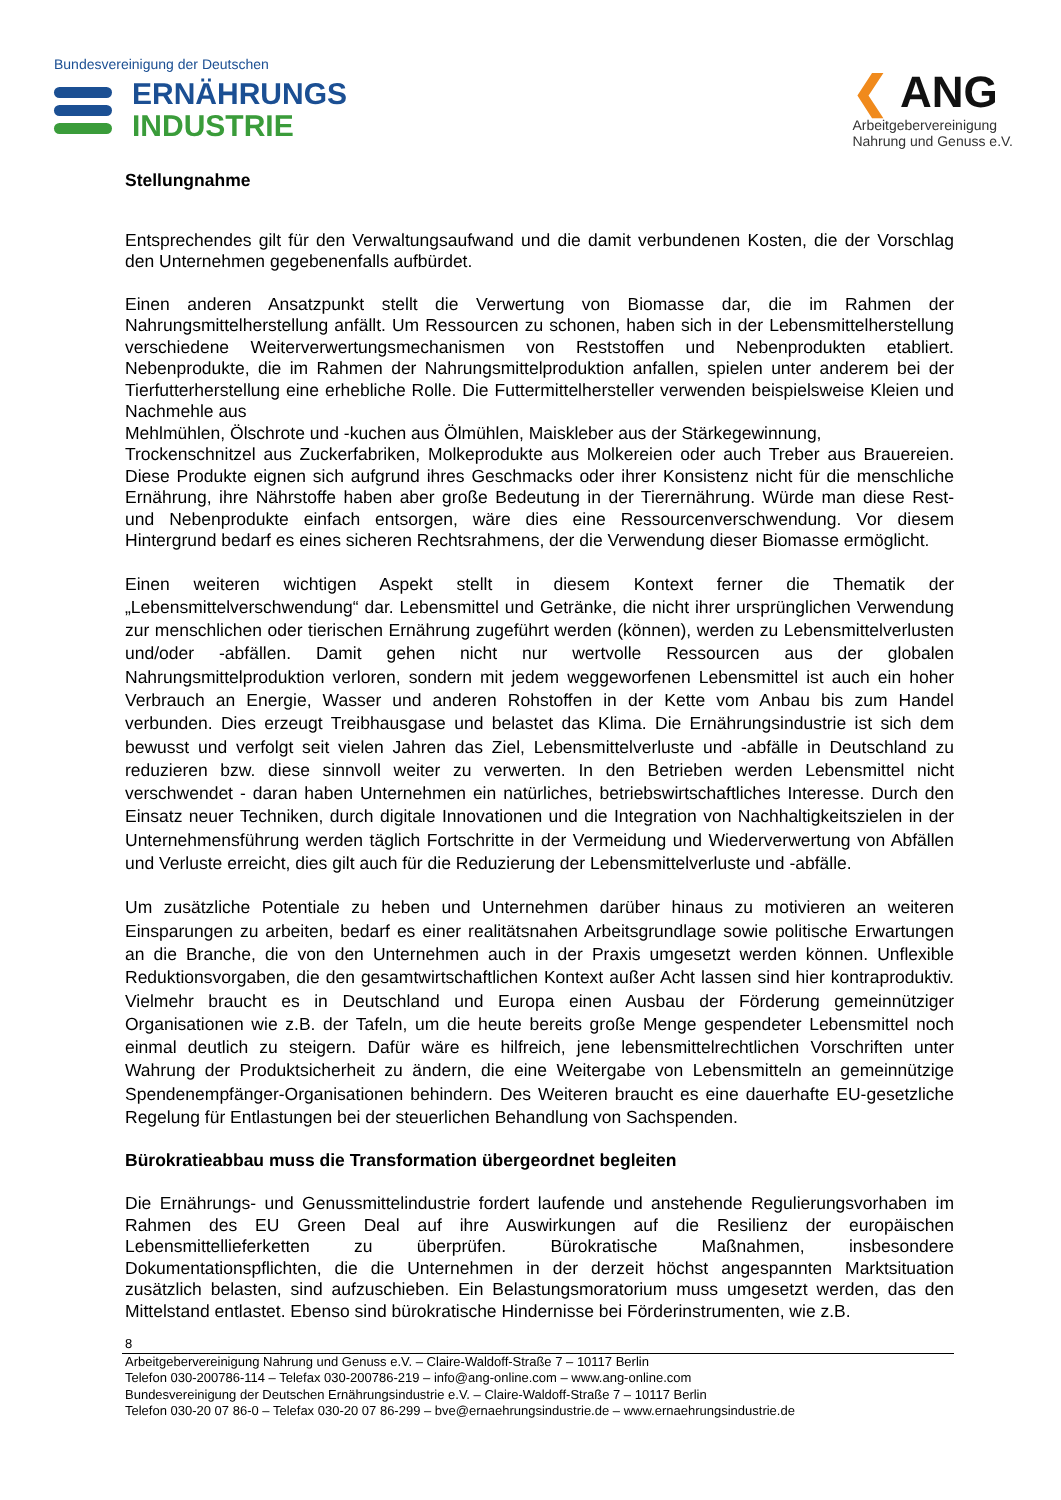Bundesvereinigung der Deutschen
ERNÄHRUNGS
INDUSTRIE
❮ ANG
Arbeitgebervereinigung
Nahrung und Genuss e.V.
Stellungnahme
Entsprechendes gilt für den Verwaltungsaufwand und die damit verbundenen Kosten, die der Vorschlag den Unternehmen gegebenenfalls aufbürdet.
Einen anderen Ansatzpunkt stellt die Verwertung von Biomasse dar, die im Rahmen der Nahrungsmittelherstellung anfällt. Um Ressourcen zu schonen, haben sich in der Lebensmittelherstellung verschiedene Weiterverwertungsmechanismen von Reststoffen und Nebenprodukten etabliert. Nebenprodukte, die im Rahmen der Nahrungsmittelproduktion anfallen, spielen unter anderem bei der Tierfutterherstellung eine erhebliche Rolle. Die Futtermittelhersteller verwenden beispielsweise Kleien und Nachmehle aus
Mehlmühlen, Ölschrote und -kuchen aus Ölmühlen, Maiskleber aus der Stärkegewinnung,
Trockenschnitzel aus Zuckerfabriken, Molkeprodukte aus Molkereien oder auch Treber aus Brauereien. Diese Produkte eignen sich aufgrund ihres Geschmacks oder ihrer Konsistenz nicht für die menschliche Ernährung, ihre Nährstoffe haben aber große Bedeutung in der Tierernährung. Würde man diese Rest- und Nebenprodukte einfach entsorgen, wäre dies eine Ressourcenverschwendung. Vor diesem Hintergrund bedarf es eines sicheren Rechtsrahmens, der die Verwendung dieser Biomasse ermöglicht.
Einen weiteren wichtigen Aspekt stellt in diesem Kontext ferner die Thematik der „Lebensmittelverschwendung“ dar. Lebensmittel und Getränke, die nicht ihrer ursprünglichen Verwendung zur menschlichen oder tierischen Ernährung zugeführt werden (können), werden zu Lebensmittelverlusten und/oder -abfällen. Damit gehen nicht nur wertvolle Ressourcen aus der globalen Nahrungsmittelproduktion verloren, sondern mit jedem weggeworfenen Lebensmittel ist auch ein hoher Verbrauch an Energie, Wasser und anderen Rohstoffen in der Kette vom Anbau bis zum Handel verbunden. Dies erzeugt Treibhausgase und belastet das Klima. Die Ernährungsindustrie ist sich dem bewusst und verfolgt seit vielen Jahren das Ziel, Lebensmittelverluste und -abfälle in Deutschland zu reduzieren bzw. diese sinnvoll weiter zu verwerten. In den Betrieben werden Lebensmittel nicht verschwendet - daran haben Unternehmen ein natürliches, betriebswirtschaftliches Interesse. Durch den Einsatz neuer Techniken, durch digitale Innovationen und die Integration von Nachhaltigkeitszielen in der Unternehmensführung werden täglich Fortschritte in der Vermeidung und Wiederverwertung von Abfällen und Verluste erreicht, dies gilt auch für die Reduzierung der Lebensmittelverluste und -abfälle.
Um zusätzliche Potentiale zu heben und Unternehmen darüber hinaus zu motivieren an weiteren Einsparungen zu arbeiten, bedarf es einer realitätsnahen Arbeitsgrundlage sowie politische Erwartungen an die Branche, die von den Unternehmen auch in der Praxis umgesetzt werden können. Unflexible Reduktionsvorgaben, die den gesamtwirtschaftlichen Kontext außer Acht lassen sind hier kontraproduktiv. Vielmehr braucht es in Deutschland und Europa einen Ausbau der Förderung gemeinnütziger Organisationen wie z.B. der Tafeln, um die heute bereits große Menge gespendeter Lebensmittel noch einmal deutlich zu steigern. Dafür wäre es hilfreich, jene lebensmittelrechtlichen Vorschriften unter Wahrung der Produktsicherheit zu ändern, die eine Weitergabe von Lebensmitteln an gemeinnützige Spendenempfänger-Organisationen behindern. Des Weiteren braucht es eine dauerhafte EU-gesetzliche Regelung für Entlastungen bei der steuerlichen Behandlung von Sachspenden.
Bürokratieabbau muss die Transformation übergeordnet begleiten
Die Ernährungs- und Genussmittelindustrie fordert laufende und anstehende Regulierungsvorhaben im Rahmen des EU Green Deal auf ihre Auswirkungen auf die Resilienz der europäischen Lebensmittellieferketten zu überprüfen. Bürokratische Maßnahmen, insbesondere Dokumentationspflichten, die die Unternehmen in der derzeit höchst angespannten Marktsituation zusätzlich belasten, sind aufzuschieben. Ein Belastungsmoratorium muss umgesetzt werden, das den Mittelstand entlastet. Ebenso sind bürokratische Hindernisse bei Förderinstrumenten, wie z.B.
8
Arbeitgebervereinigung Nahrung und Genuss e.V. – Claire-Waldoff-Straße 7 – 10117 Berlin
Telefon 030-200786-114 – Telefax 030-200786-219 – info@ang-online.com – www.ang-online.com
Bundesvereinigung der Deutschen Ernährungsindustrie e.V. – Claire-Waldoff-Straße 7 – 10117 Berlin
Telefon 030-20 07 86-0 – Telefax 030-20 07 86-299 – bve@ernaehrungsindustrie.de – www.ernaehrungsindustrie.de